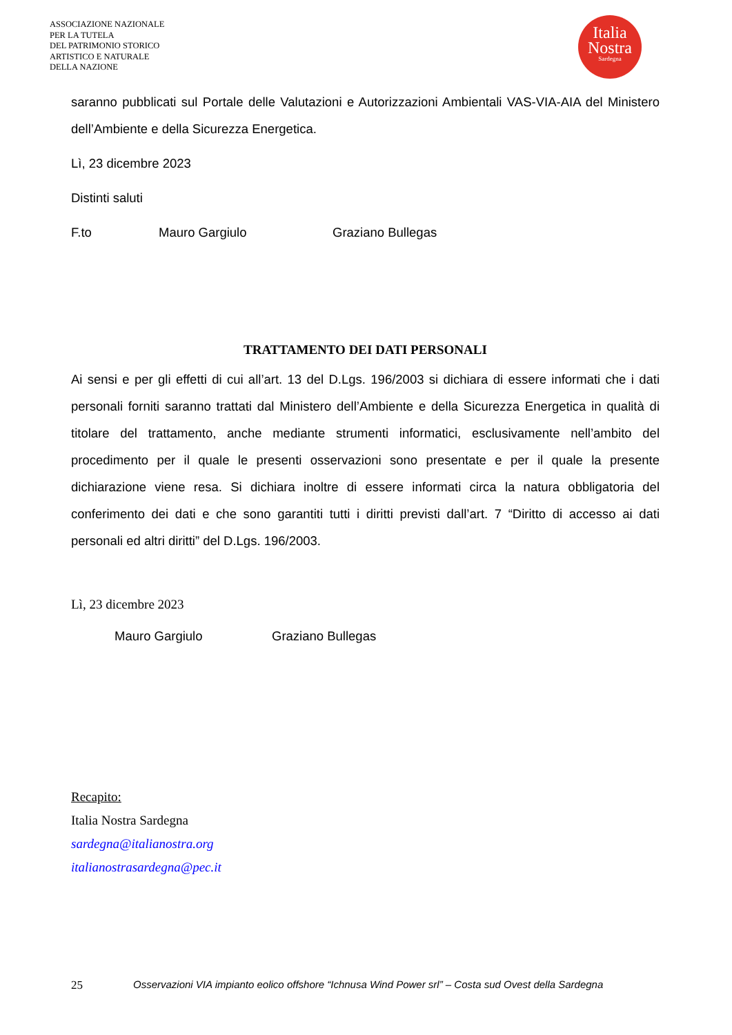ASSOCIAZIONE NAZIONALE
PER LA TUTELA
DEL PATRIMONIO STORICO
ARTISTICO E NATURALE
DELLA NAZIONE
Italia
Nostra
Sardegna
saranno pubblicati sul Portale delle Valutazioni e Autorizzazioni Ambientali VAS-VIA-AIA del Ministero dell’Ambiente e della Sicurezza Energetica.
Lì, 23 dicembre 2023
Distinti saluti
F.to Mauro Gargiulo Graziano Bullegas
TRATTAMENTO DEI DATI PERSONALI
Ai sensi e per gli effetti di cui all’art. 13 del D.Lgs. 196/2003 si dichiara di essere informati che i dati personali forniti saranno trattati dal Ministero dell’Ambiente e della Sicurezza Energetica in qualità di titolare del trattamento, anche mediante strumenti informatici, esclusivamente nell’ambito del procedimento per il quale le presenti osservazioni sono presentate e per il quale la presente dichiarazione viene resa. Si dichiara inoltre di essere informati circa la natura obbligatoria del conferimento dei dati e che sono garantiti tutti i diritti previsti dall’art. 7 “Diritto di accesso ai dati personali ed altri diritti” del D.Lgs. 196/2003.
Lì, 23 dicembre 2023
Mauro Gargiulo Graziano Bullegas
Recapito:
Italia Nostra Sardegna
sardegna@italianostra.org
italianostrasardegna@pec.it
25 Osservazioni VIA impianto eolico offshore “Ichnusa Wind Power srl” – Costa sud Ovest della Sardegna